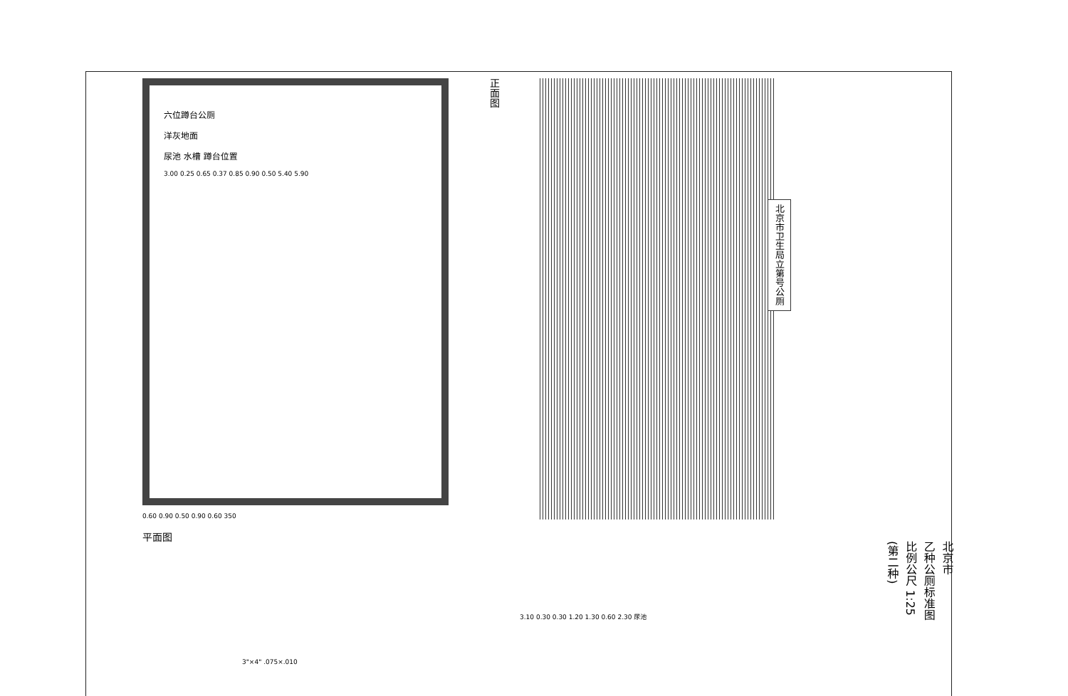六位蹲台公厕
洋灰地面
尿池 水槽 蹲台位置
3.00 0.25 0.65 0.37 0.85 0.90 0.50 5.40 5.90
0.60 0.90 0.50 0.90 0.60 350
平面图
正面图
北京市卫生局立第号公厕
北京市
乙种公厕标准图
比例公尺 1:25
(第二种)
3.10 0.30 0.30 1.20 1.30 0.60 2.30 尿池
3"×4" .075×.010